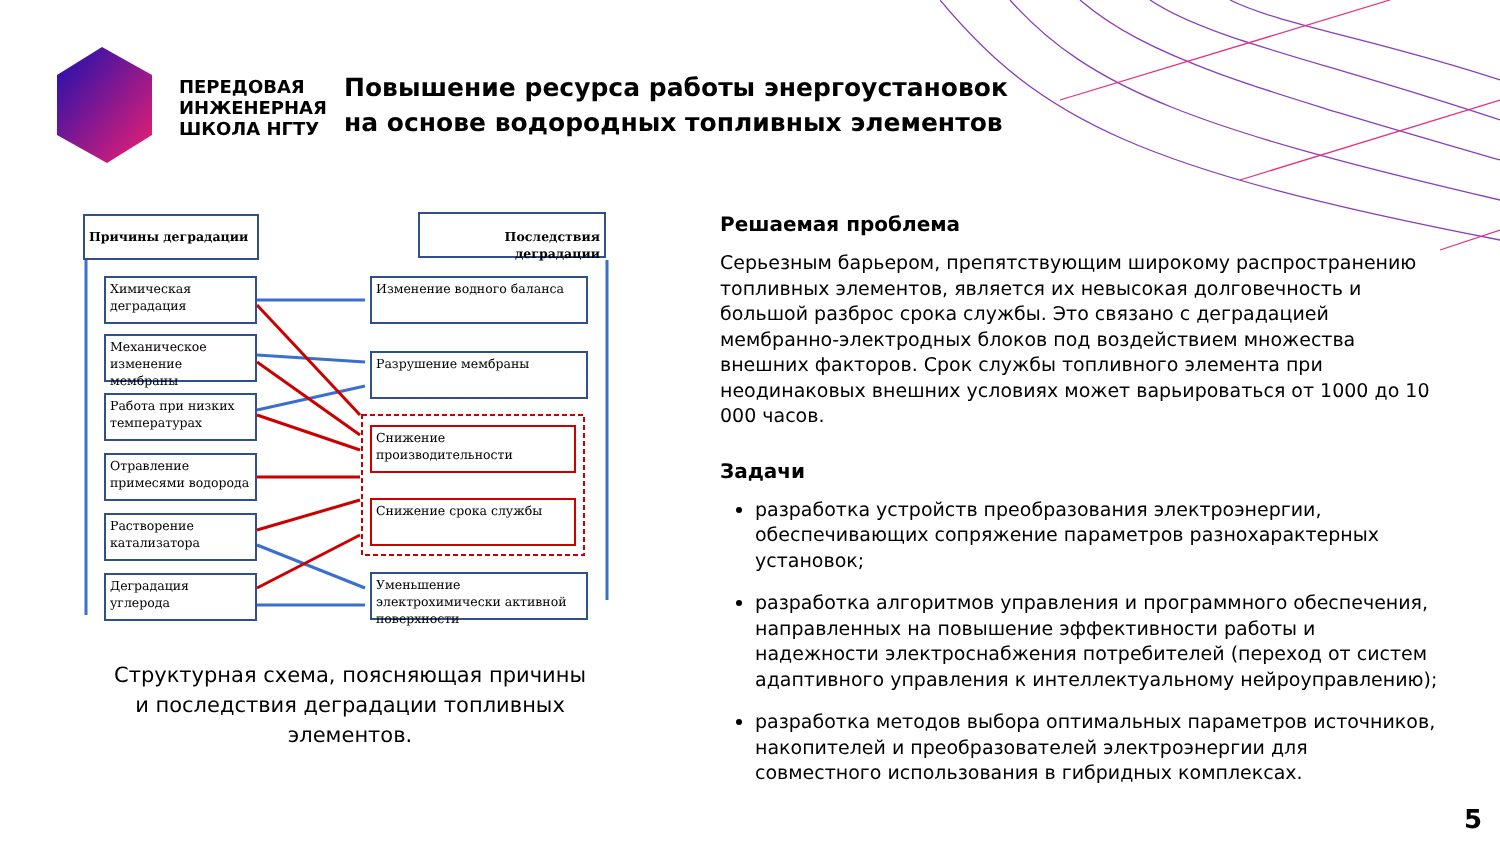ПЕРЕДОВАЯ
ИНЖЕНЕРНАЯ
ШКОЛА НГТУ
Повышение ресурса работы энергоустановок
на основе водородных топливных элементов
Причины деградации Последствия деградации
Химическая деградация
Механическое изменение мембраны
Работа при низких температурах
Отравление примесями водорода
Растворение катализатора
Деградация углерода
Изменение водного баланса
Разрушение мембраны
Снижение производительности
Снижение срока службы
Уменьшение электрохимически активной поверхности
Структурная схема, поясняющая причины
и последствия деградации топливных элементов.
Решаемая проблема
Серьезным барьером, препятствующим широкому распространению топливных элементов, является их невысокая долговечность и большой разброс срока службы. Это связано с деградацией мембранно-электродных блоков под воздействием множества внешних факторов. Срок службы топливного элемента при неодинаковых внешних условиях может варьироваться от 1000 до 10 000 часов.
Задачи
разработка устройств преобразования электроэнергии, обеспечивающих сопряжение параметров разнохарактерных установок;
разработка алгоритмов управления и программного обеспечения, направленных на повышение эффективности работы и надежности электроснабжения потребителей (переход от систем адаптивного управления к интеллектуальному нейроуправлению);
разработка методов выбора оптимальных параметров источников, накопителей и преобразователей электроэнергии для совместного использования в гибридных комплексах.
5